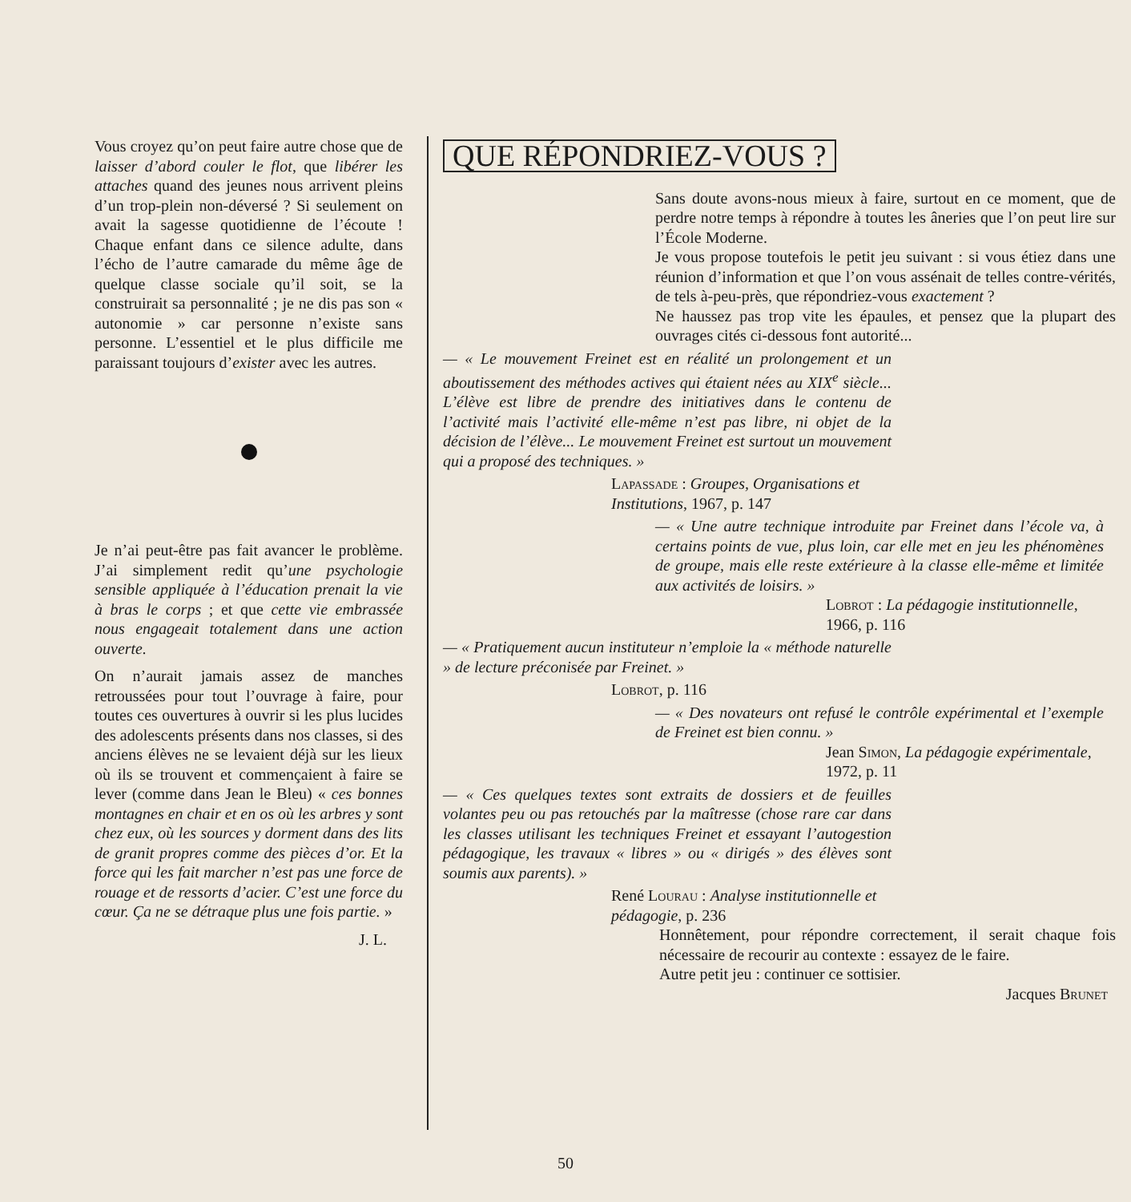Vous croyez qu’on peut faire autre chose que de laisser d’abord couler le flot, que libérer les attaches quand des jeunes nous arrivent pleins d’un trop-plein non-déversé ? Si seulement on avait la sagesse quotidienne de l’écoute ! Chaque enfant dans ce silence adulte, dans l’écho de l’autre camarade du même âge de quelque classe sociale qu’il soit, se la construirait sa personnalité ; je ne dis pas son « autonomie » car personne n’existe sans personne. L’essentiel et le plus difficile me paraissant toujours d’exister avec les autres.
Je n’ai peut-être pas fait avancer le problème. J’ai simplement redit qu’une psychologie sensible appliquée à l’éducation prenait la vie à bras le corps ; et que cette vie embrassée nous engageait totalement dans une action ouverte.
On n’aurait jamais assez de manches retroussées pour tout l’ouvrage à faire, pour toutes ces ouvertures à ouvrir si les plus lucides des adolescents présents dans nos classes, si des anciens élèves ne se levaient déjà sur les lieux où ils se trouvent et commençaient à faire se lever (comme dans Jean le Bleu) « ces bonnes montagnes en chair et en os où les arbres y sont chez eux, où les sources y dorment dans des lits de granit propres comme des pièces d’or. Et la force qui les fait marcher n’est pas une force de rouage et de ressorts d’acier. C’est une force du cœur. Ça ne se détraque plus une fois partie. »
J. L.
QUE RÉPONDRIEZ-VOUS ?
Sans doute avons-nous mieux à faire, surtout en ce moment, que de perdre notre temps à répondre à toutes les âneries que l’on peut lire sur l’École Moderne.
Je vous propose toutefois le petit jeu suivant : si vous étiez dans une réunion d’information et que l’on vous assénait de telles contre-vérités, de tels à-peu-près, que répondriez-vous exactement ?
Ne haussez pas trop vite les épaules, et pensez que la plupart des ouvrages cités ci-dessous font autorité...
— « Le mouvement Freinet est en réalité un prolongement et un aboutissement des méthodes actives qui étaient nées au XIX<sup>e</sup> siècle... L’élève est libre de prendre des initiatives dans le contenu de l’activité mais l’activité elle-même n’est pas libre, ni objet de la décision de l’élève... Le mouvement Freinet est surtout un mouvement qui a proposé des techniques. »
Lapassade : Groupes, Organisations et Institutions, 1967, p. 147
— « Une autre technique introduite par Freinet dans l’école va, à certains points de vue, plus loin, car elle met en jeu les phénomènes de groupe, mais elle reste extérieure à la classe elle-même et limitée aux activités de loisirs. »
Lobrot : La pédagogie institutionnelle, 1966, p. 116
— « Pratiquement aucun instituteur n’emploie la « méthode naturelle » de lecture préconisée par Freinet. »
Lobrot, p. 116
— « Des novateurs ont refusé le contrôle expérimental et l’exemple de Freinet est bien connu. »
Jean Simon, La pédagogie expérimentale, 1972, p. 11
— « Ces quelques textes sont extraits de dossiers et de feuilles volantes peu ou pas retouchés par la maîtresse (chose rare car dans les classes utilisant les techniques Freinet et essayant l’autogestion pédagogique, les travaux « libres » ou « dirigés » des élèves sont soumis aux parents). »
René Lourau : Analyse institutionnelle et pédagogie, p. 236
Honnêtement, pour répondre correctement, il serait chaque fois nécessaire de recourir au contexte : essayez de le faire.
Autre petit jeu : continuer ce sottisier.
Jacques Brunet
50